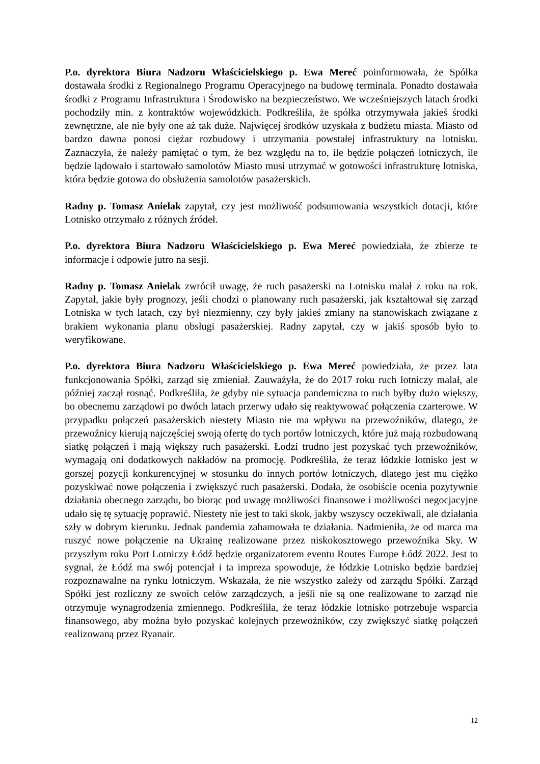P.o. dyrektora Biura Nadzoru Właścicielskiego p. Ewa Mereć poinformowała, że Spółka dostawała środki z Regionalnego Programu Operacyjnego na budowę terminala. Ponadto dostawała środki z Programu Infrastruktura i Środowisko na bezpieczeństwo. We wcześniejszych latach środki pochodziły min. z kontraktów wojewódzkich. Podkreśliła, że spółka otrzymywała jakieś środki zewnętrzne, ale nie były one aż tak duże. Najwięcej środków uzyskała z budżetu miasta. Miasto od bardzo dawna ponosi ciężar rozbudowy i utrzymania powstałej infrastruktury na lotnisku. Zaznaczyła, że należy pamiętać o tym, że bez względu na to, ile będzie połączeń lotniczych, ile będzie lądowało i startowało samolotów Miasto musi utrzymać w gotowości infrastrukturę lotniska, która będzie gotowa do obsłużenia samolotów pasażerskich.
Radny p. Tomasz Anielak zapytał, czy jest możliwość podsumowania wszystkich dotacji, które Lotnisko otrzymało z różnych źródeł.
P.o. dyrektora Biura Nadzoru Właścicielskiego p. Ewa Mereć powiedziała, że zbierze te informacje i odpowie jutro na sesji.
Radny p. Tomasz Anielak zwrócił uwagę, że ruch pasażerski na Lotnisku malał z roku na rok. Zapytał, jakie były prognozy, jeśli chodzi o planowany ruch pasażerski, jak kształtował się zarząd Lotniska w tych latach, czy był niezmienny, czy były jakieś zmiany na stanowiskach związane z brakiem wykonania planu obsługi pasażerskiej. Radny zapytał, czy w jakiś sposób było to weryfikowane.
P.o. dyrektora Biura Nadzoru Właścicielskiego p. Ewa Mereć powiedziała, że przez lata funkcjonowania Spółki, zarząd się zmieniał. Zauważyła, że do 2017 roku ruch lotniczy malał, ale później zaczął rosnąć. Podkreśliła, że gdyby nie sytuacja pandemiczna to ruch byłby dużo większy, bo obecnemu zarządowi po dwóch latach przerwy udało się reaktywować połączenia czarterowe. W przypadku połączeń pasażerskich niestety Miasto nie ma wpływu na przewoźników, dlatego, że przewoźnicy kierują najczęściej swoją ofertę do tych portów lotniczych, które już mają rozbudowaną siatkę połączeń i mają większy ruch pasażerski. Łodzi trudno jest pozyskać tych przewoźników, wymagają oni dodatkowych nakładów na promocję. Podkreśliła, że teraz łódzkie lotnisko jest w gorszej pozycji konkurencyjnej w stosunku do innych portów lotniczych, dlatego jest mu ciężko pozyskiwać nowe połączenia i zwiększyć ruch pasażerski. Dodała, że osobiście ocenia pozytywnie działania obecnego zarządu, bo biorąc pod uwagę możliwości finansowe i możliwości negocjacyjne udało się tę sytuację poprawić. Niestety nie jest to taki skok, jakby wszyscy oczekiwali, ale działania szły w dobrym kierunku. Jednak pandemia zahamowała te działania. Nadmieniła, że od marca ma ruszyć nowe połączenie na Ukrainę realizowane przez niskokosztowego przewoźnika Sky. W przyszłym roku Port Lotniczy Łódź będzie organizatorem eventu Routes Europe Łódź 2022. Jest to sygnał, że Łódź ma swój potencjał i ta impreza spowoduje, że łódzkie Lotnisko będzie bardziej rozpoznawalne na rynku lotniczym. Wskazała, że nie wszystko zależy od zarządu Spółki. Zarząd Spółki jest rozliczny ze swoich celów zarządczych, a jeśli nie są one realizowane to zarząd nie otrzymuje wynagrodzenia zmiennego. Podkreśliła, że teraz łódzkie lotnisko potrzebuje wsparcia finansowego, aby można było pozyskać kolejnych przewoźników, czy zwiększyć siatkę połączeń realizowaną przez Ryanair.
12